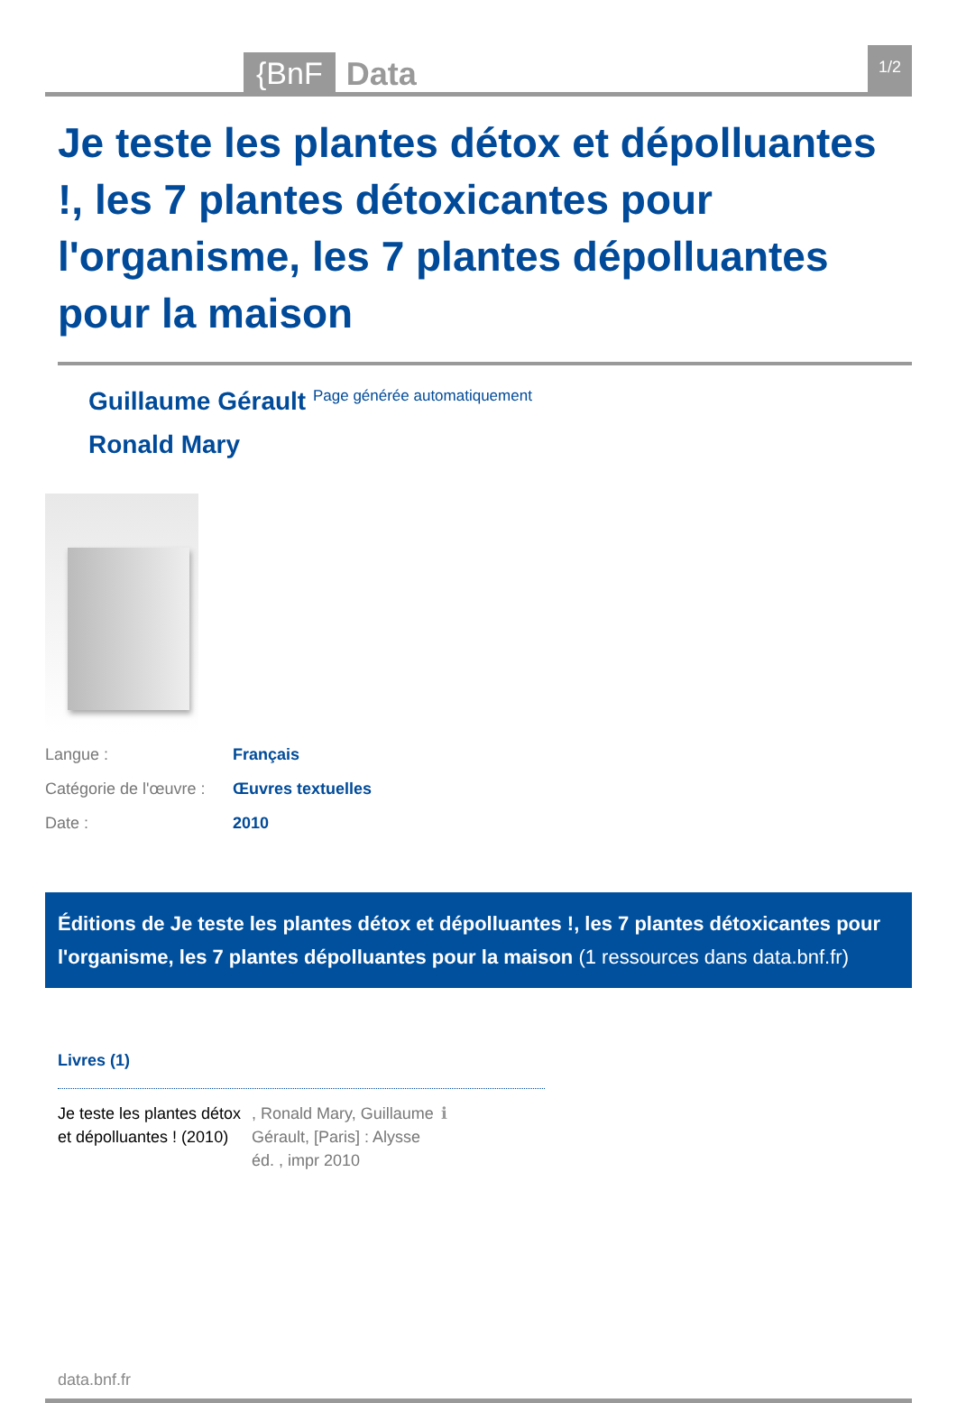{BnF Data 1/2
Je teste les plantes détox et dépolluantes !, les 7 plantes détoxicantes pour l'organisme, les 7 plantes dépolluantes pour la maison
Guillaume Gérault <sup>Page générée automatiquement</sup>
Ronald Mary
| Langue : | Français |
| Catégorie de l'œuvre : | Œuvres textuelles |
| Date : | 2010 |
Éditions de Je teste les plantes détox et dépolluantes !, les 7 plantes détoxicantes pour l'organisme, les 7 plantes dépolluantes pour la maison (1 ressources dans data.bnf.fr)
Livres (1)
Je teste les plantes détox et dépolluantes ! (2010)
, Ronald Mary, Guillaume Gérault, [Paris] : Alysse éd. , impr 2010
ℹ
data.bnf.fr